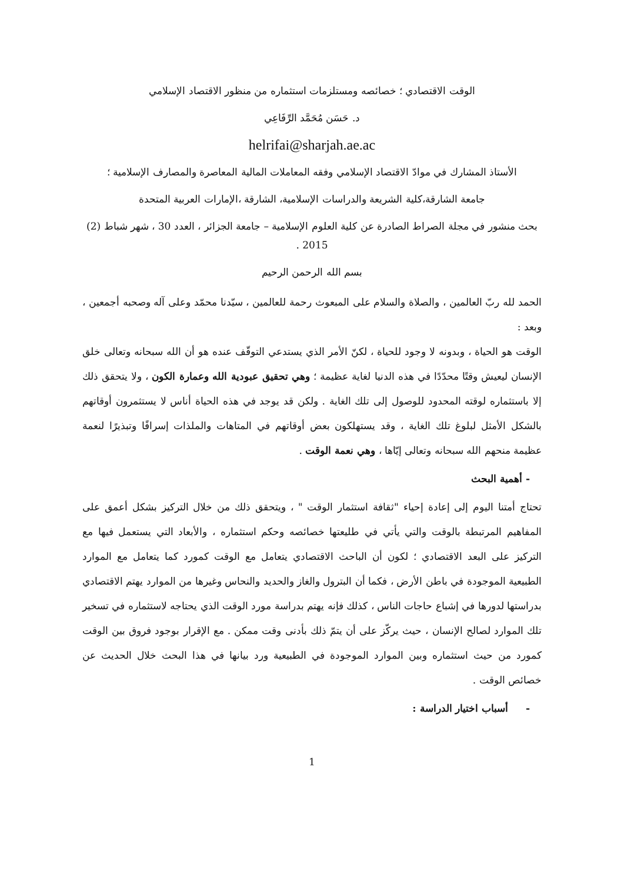الوقت الاقتصادي ؛ خصائصه ومستلزمات استثماره من منظور الاقتصاد الإسلامي
د. حَسَن مُحَمَّد الرِّفَاعِي
helrifai@sharjah.ae.ac
الأستاذ المشارك في موادّ الاقتصاد الإسلامي وفقه المعاملات المالية المعاصرة والمصارف الإسلامية ؛
جامعة الشارقة،كلية الشريعة والدراسات الإسلامية، الشارقة ،الإمارات العربية المتحدة
بحث منشور في مجلة الصراط الصادرة عن كلية العلوم الإسلامية – جامعة الجزائر ، العدد 30 ، شهر شباط (2) 2015 .
بسم الله الرحمن الرحيم
الحمد لله ربّ العالمين ، والصلاة والسلام على المبعوث رحمة للعالمين ، سيّدنا محمّد وعلى آله وصحبه أجمعين ، وبعد :
الوقت هو الحياة ، وبدونه لا وجود للحياة ، لكنّ الأمر الذي يستدعي التوقّف عنده هو أن الله سبحانه وتعالى خلق الإنسان ليعيش وقتًا محدّدًا في هذه الدنيا لغاية عظيمة ؛ وهي تحقيق عبودية الله وعمارة الكون ، ولا يتحقق ذلك إلا باستثماره لوقته المحدود للوصول إلى تلك الغاية . ولكن قد يوجد في هذه الحياة أناس لا يستثمرون أوقاتهم بالشكل الأمثل لبلوغ تلك الغاية ، وقد يستهلكون بعض أوقاتهم في المتاهات والملذات إسرافًا وتبذيرًا لنعمة عظيمة منحهم الله سبحانه وتعالى إيّاها ، وهي نعمة الوقت .
- أهمية البحث
تحتاج أمتنا اليوم إلى إعادة إحياء "ثقافة استثمار الوقت " ، ويتحقق ذلك من خلال التركيز بشكل أعمق على المفاهيم المرتبطة بالوقت والتي يأتي في طليعتها خصائصه وحكم استثماره ، والأبعاد التي يستعمل فيها مع التركيز على البعد الاقتصادي ؛ لكون أن الباحث الاقتصادي يتعامل مع الوقت كمورد كما يتعامل مع الموارد الطبيعية الموجودة في باطن الأرض ، فكما أن البترول والغاز والحديد والنحاس وغيرها من الموارد يهتم الاقتصادي بدراستها لدورها في إشباع حاجات الناس ، كذلك فإنه يهتم بدراسة مورد الوقت الذي يحتاجه لاستثماره في تسخير تلك الموارد لصالح الإنسان ، حيث يركّز على أن يتمّ ذلك بأدنى وقت ممكن . مع الإقرار بوجود فروق بين الوقت كمورد من حيث استثماره وبين الموارد الموجودة في الطبيعية ورد بيانها في هذا البحث خلال الحديث عن خصائص الوقت .
- أسباب اختيار الدراسة :
1